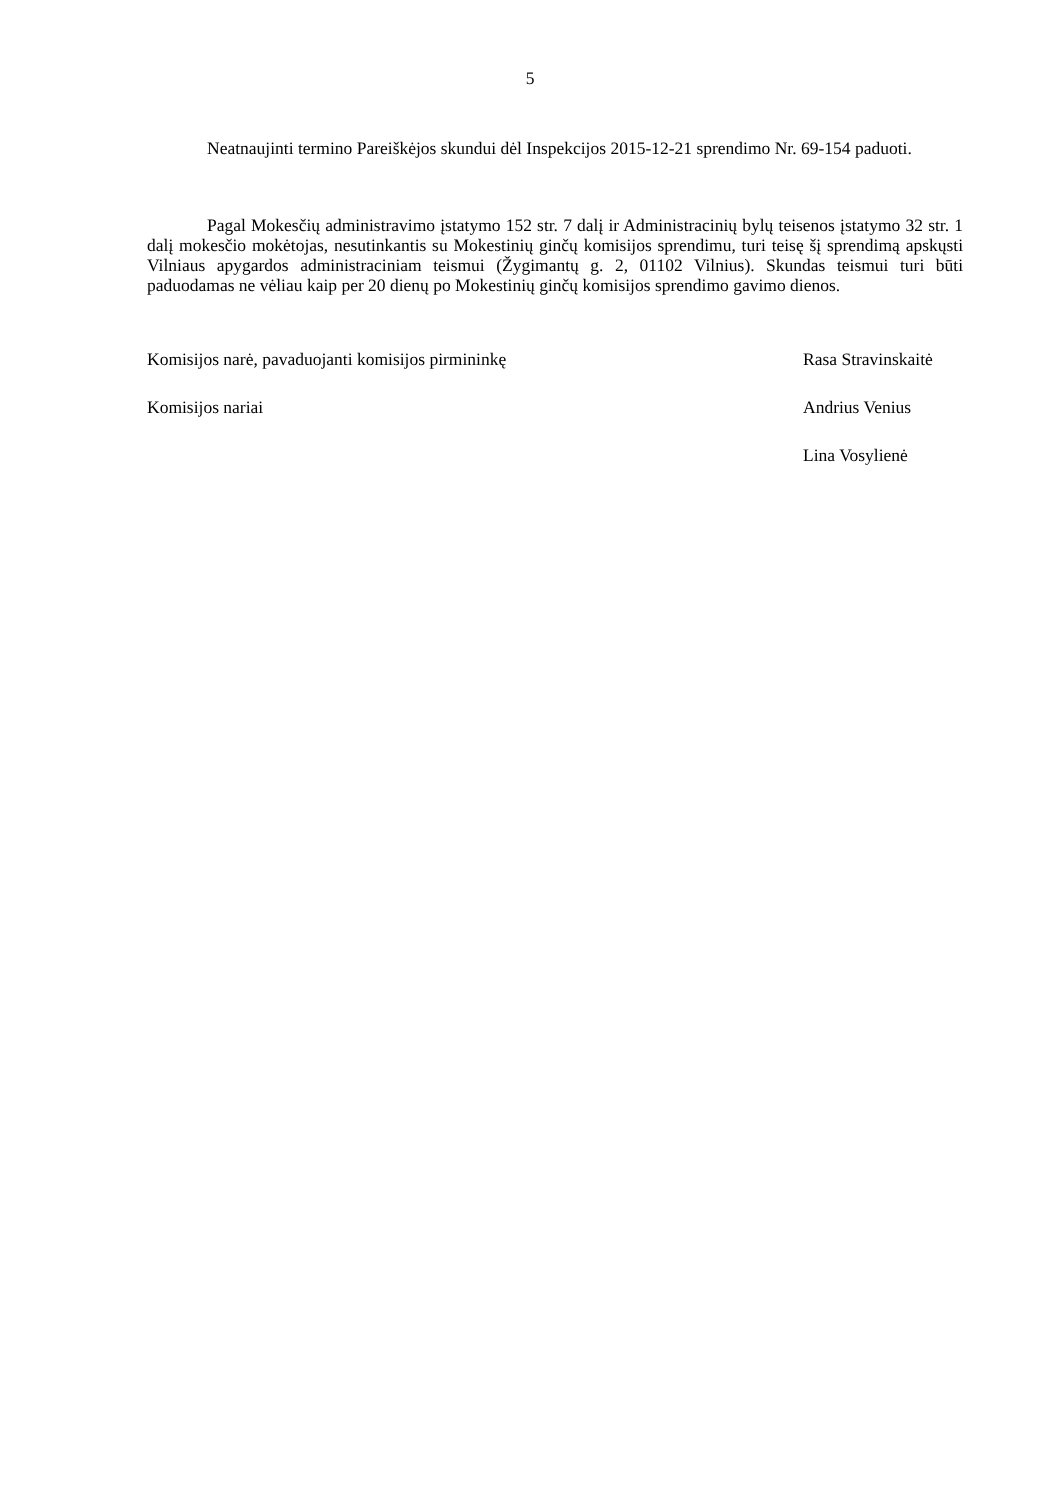5
Neatnaujinti termino Pareiškėjos skundui dėl Inspekcijos 2015-12-21 sprendimo Nr. 69-154 paduoti.
Pagal Mokesčių administravimo įstatymo 152 str. 7 dalį ir Administracinių bylų teisenos įstatymo 32 str. 1 dalį mokesčio mokėtojas, nesutinkantis su Mokestinių ginčų komisijos sprendimu, turi teisę šį sprendimą apskųsti Vilniaus apygardos administraciniam teismui (Žygimantų g. 2, 01102 Vilnius). Skundas teismui turi būti paduodamas ne vėliau kaip per 20 dienų po Mokestinių ginčų komisijos sprendimo gavimo dienos.
Komisijos narė, pavaduojanti komisijos pirmininkę Rasa Stravinskaitė
Komisijos nariai Andrius Venius
Lina Vosylienė